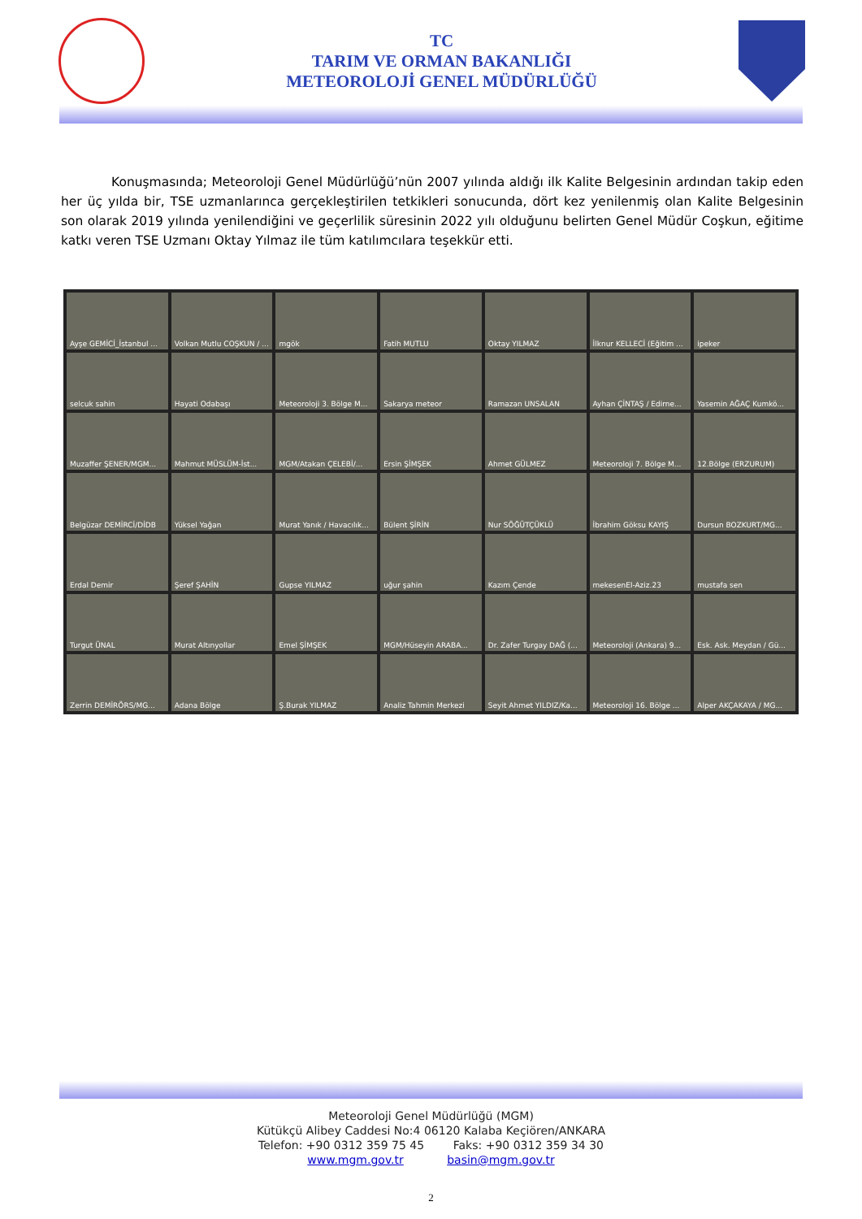TC
TARIM VE ORMAN BAKANLIĞI
METEOROLOJİ GENEL MÜDÜRLÜĞÜ
Konuşmasında; Meteoroloji Genel Müdürlüğü’nün 2007 yılında aldığı ilk Kalite Belgesinin ardından takip eden her üç yılda bir, TSE uzmanlarınca gerçekleştirilen tetkikleri sonucunda, dört kez yenilenmiş olan Kalite Belgesinin son olarak 2019 yılında yenilendiğini ve geçerlilik süresinin 2022 yılı olduğunu belirten Genel Müdür Coşkun, eğitime katkı veren TSE Uzmanı Oktay Yılmaz ile tüm katılımcılara teşekkür etti.
Ayşe GEMİCİ_İstanbul ...
Volkan Mutlu COŞKUN / ...
mgök
Fatih MUTLU
Oktay YILMAZ
İlknur KELLECİ (Eğitim ...
ipeker
selcuk sahin
Hayati Odabaşı
Meteoroloji 3. Bölge M...
Sakarya meteor
Ramazan UNSALAN
Ayhan ÇİNTAŞ / Edirne...
Yasemin AĞAÇ Kumkö...
Muzaffer ŞENER/MGM...
Mahmut MÜSLÜM-İst...
MGM/Atakan ÇELEBİ/...
Ersin ŞİMŞEK
Ahmet GÜLMEZ
Meteoroloji 7. Bölge M...
12.Bölge (ERZURUM)
Belgüzar DEMİRCİ/DİDB
Yüksel Yağan
Murat Yanık / Havacılık...
Bülent ŞİRİN
Nur SÖĞÜTÇÜKLÜ
İbrahim Göksu KAYIŞ
Dursun BOZKURT/MG...
Erdal Demir
Şeref ŞAHİN
Gupse YILMAZ
uğur şahin
Kazım Çende
mekesenEl-Aziz.23
mustafa sen
Turgut ÜNAL
Murat Altınyollar
Emel ŞİMŞEK
MGM/Hüseyin ARABA...
Dr. Zafer Turgay DAĞ (...
Meteoroloji (Ankara) 9...
Esk. Ask. Meydan / Gü...
Zerrin DEMİRÖRS/MG...
Adana Bölge
Ş.Burak YILMAZ
Analiz Tahmin Merkezi
Seyit Ahmet YILDIZ/Ka...
Meteoroloji 16. Bölge ...
Alper AKÇAKAYA / MG...
Meteoroloji Genel Müdürlüğü (MGM)
Kütükçü Alibey Caddesi No:4 06120 Kalaba Keçiören/ANKARA
Telefon: +90 0312 359 75 45 Faks: +90 0312 359 34 30
www.mgm.gov.tr basin@mgm.gov.tr
2